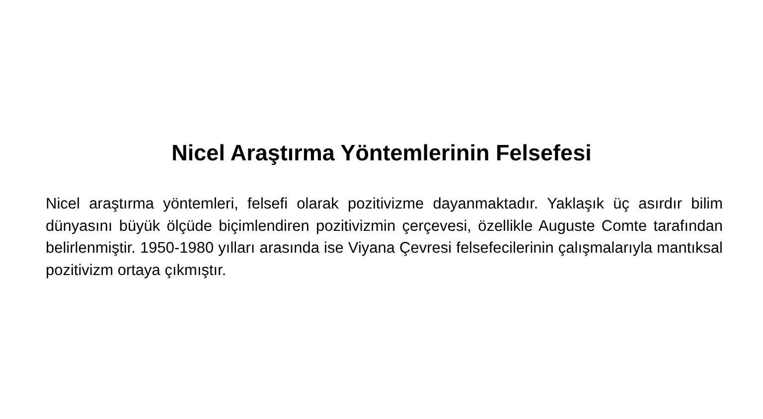Nicel Araştırma Yöntemlerinin Felsefesi
Nicel araştırma yöntemleri, felsefi olarak pozitivizme dayanmaktadır. Yaklaşık üç asırdır bilim dünyasını büyük ölçüde biçimlendiren pozitivizmin çerçevesi, özellikle Auguste Comte tarafından belirlenmiştir. 1950-1980 yılları arasında ise Viyana Çevresi felsefecilerinin çalışmalarıyla mantıksal pozitivizm ortaya çıkmıştır.